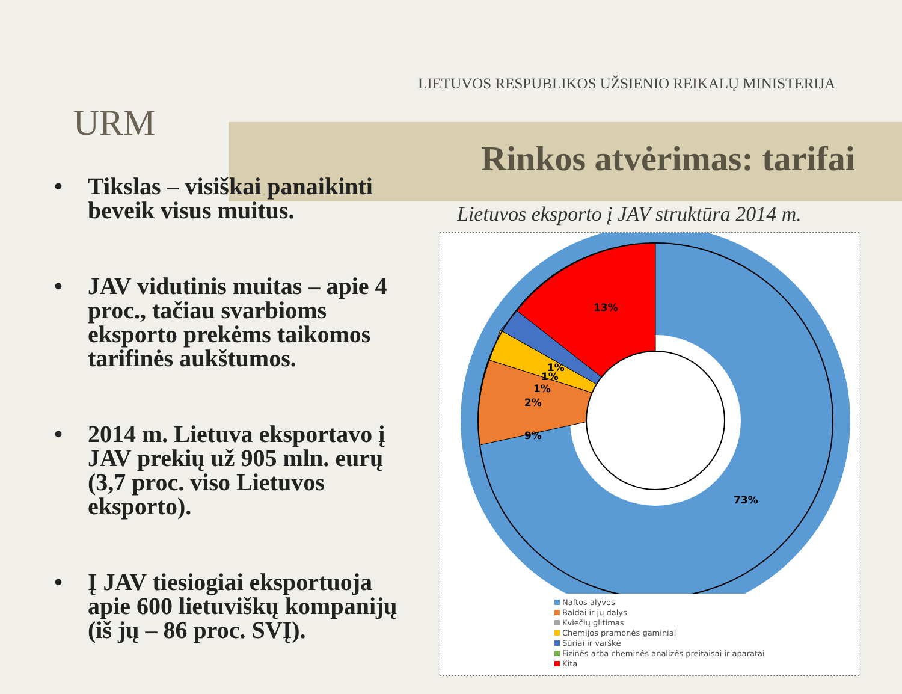URM
LIETUVOS RESPUBLIKOS UŽSIENIO REIKALŲ MINISTERIJA
Rinkos atvėrimas: tarifai
• Tikslas – visiškai panaikinti beveik visus muitus.
• JAV vidutinis muitas – apie 4 proc., tačiau svarbioms eksporto prekėms taikomos tarifinės aukštumos.
• 2014 m. Lietuva eksportavo į JAV prekių už 905 mln. eurų (3,7 proc. viso Lietuvos eksporto).
• Į JAV tiesiogiai eksportuoja apie 600 lietuviškų kompanijų (iš jų – 86 proc. SVĮ).
Lietuvos eksporto į JAV struktūra 2014 m.
13%
2%
1%
1%
1%
9%
73%
Naftos alyvos
Baldai ir jų dalys
Kviečių glitimas
Chemijos pramonės gaminiai
Sūriai ir varškė
Fizinės arba cheminės analizės preitaisai ir aparatai
Kita